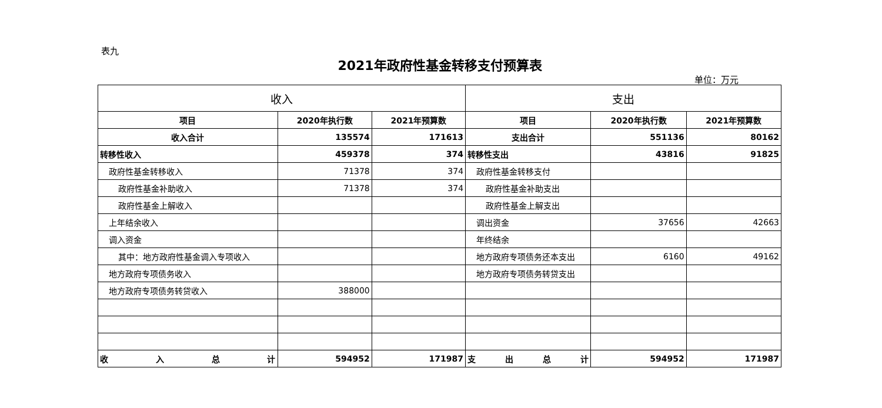表九
2021年政府性基金转移支付预算表
单位：万元
| 收入 | | | 支出 | | |
| --- | --- | --- | --- | --- | --- |
| 项目 | 2020年执行数 | 2021年预算数 | 项目 | 2020年执行数 | 2021年预算数 |
| 收入合计 | 135574 | 171613 | 支出合计 | 551136 | 80162 |
| 转移性收入 | 459378 | 374 | 转移性支出 | 43816 | 91825 |
| 政府性基金转移收入 | 71378 | 374 | 政府性基金转移支付 | | |
| 政府性基金补助收入 | 71378 | 374 | 政府性基金补助支出 | | |
| 政府性基金上解收入 | | | 政府性基金上解支出 | | |
| 上年结余收入 | | | 调出资金 | 37656 | 42663 |
| 调入资金 | | | 年终结余 | | |
| 其中：地方政府性基金调入专项收入 | | | 地方政府专项债务还本支出 | 6160 | 49162 |
| 地方政府专项债务收入 | | | 地方政府专项债务转贷支出 | | |
| 地方政府专项债务转贷收入 | 388000 | | | | |
| 收 入 总 计 | 594952 | 171987 | 支 出 总 计 | 594952 | 171987 |